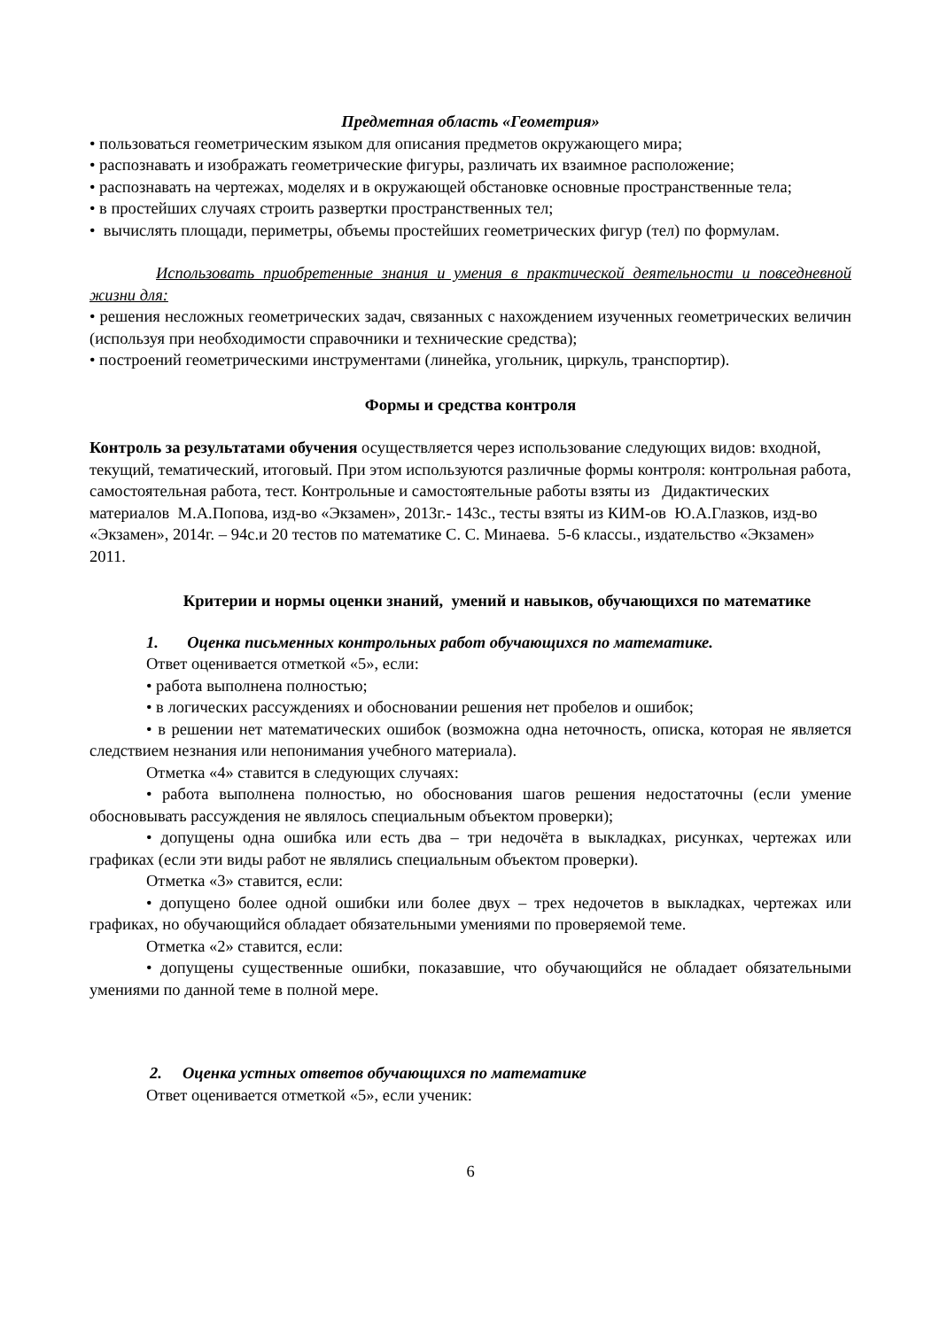Предметная область «Геометрия»
• пользоваться геометрическим языком для описания предметов окружающего мира;
• распознавать и изображать геометрические фигуры, различать их взаимное расположение;
• распознавать на чертежах, моделях и в окружающей обстановке основные пространственные тела;
• в простейших случаях строить развертки пространственных тел;
• вычислять площади, периметры, объемы простейших геометрических фигур (тел) по формулам.
Использовать приобретенные знания и умения в практической деятельности и повседневной жизни для:
• решения несложных геометрических задач, связанных с нахождением изученных геометрических величин (используя при необходимости справочники и технические средства);
• построений геометрическими инструментами (линейка, угольник, циркуль, транспортир).
Формы и средства контроля
Контроль за результатами обучения осуществляется через использование следующих видов: входной, текущий, тематический, итоговый. При этом используются различные формы контроля: контрольная работа, самостоятельная работа, тест. Контрольные и самостоятельные работы взяты из Дидактических материалов М.А.Попова, изд-во «Экзамен», 2013г.- 143с., тесты взяты из КИМ-ов Ю.А.Глазков, изд-во «Экзамен», 2014г. – 94с.и 20 тестов по математике С. С. Минаева. 5-6 классы., издательство «Экзамен» 2011.
Критерии и нормы оценки знаний, умений и навыков, обучающихся по математике
1. Оценка письменных контрольных работ обучающихся по математике.
Ответ оценивается отметкой «5», если:
• работа выполнена полностью;
• в логических рассуждениях и обосновании решения нет пробелов и ошибок;
• в решении нет математических ошибок (возможна одна неточность, описка, которая не является следствием незнания или непонимания учебного материала).
Отметка «4» ставится в следующих случаях:
• работа выполнена полностью, но обоснования шагов решения недостаточны (если умение обосновывать рассуждения не являлось специальным объектом проверки);
• допущены одна ошибка или есть два – три недочёта в выкладках, рисунках, чертежах или графиках (если эти виды работ не являлись специальным объектом проверки).
Отметка «3» ставится, если:
• допущено более одной ошибки или более двух – трех недочетов в выкладках, чертежах или графиках, но обучающийся обладает обязательными умениями по проверяемой теме.
Отметка «2» ставится, если:
• допущены существенные ошибки, показавшие, что обучающийся не обладает обязательными умениями по данной теме в полной мере.
2. Оценка устных ответов обучающихся по математике
Ответ оценивается отметкой «5», если ученик:
6